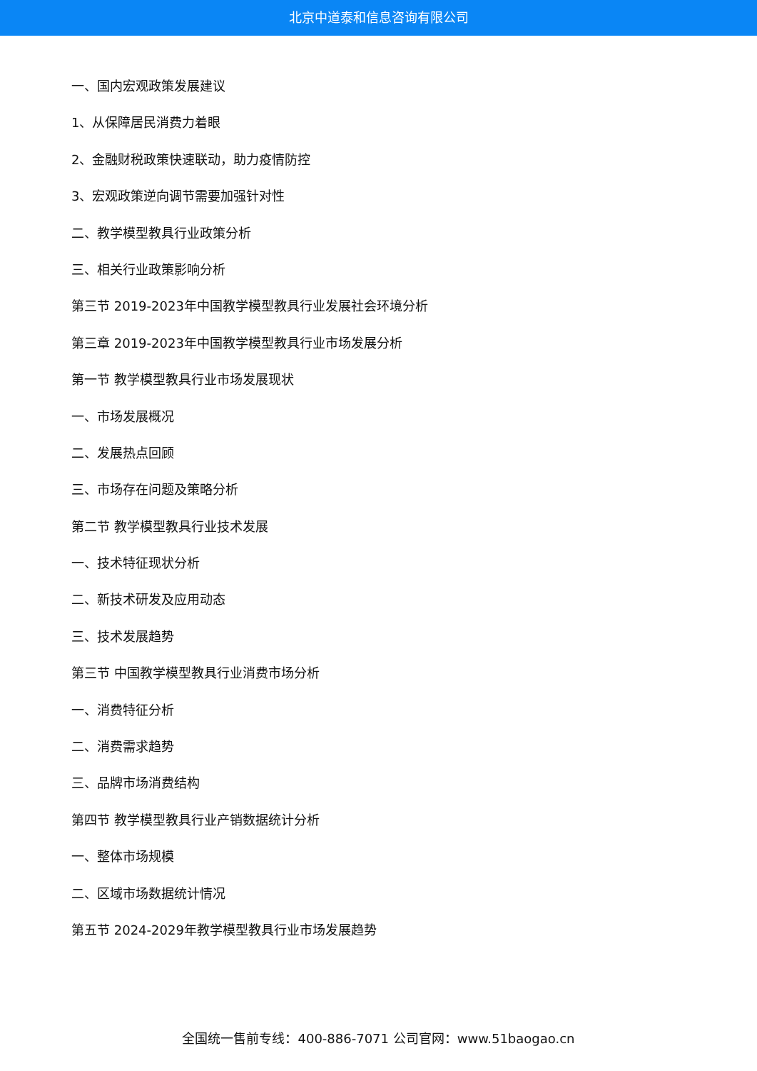北京中道泰和信息咨询有限公司
一、国内宏观政策发展建议
1、从保障居民消费力着眼
2、金融财税政策快速联动，助力疫情防控
3、宏观政策逆向调节需要加强针对性
二、教学模型教具行业政策分析
三、相关行业政策影响分析
第三节 2019-2023年中国教学模型教具行业发展社会环境分析
第三章 2019-2023年中国教学模型教具行业市场发展分析
第一节 教学模型教具行业市场发展现状
一、市场发展概况
二、发展热点回顾
三、市场存在问题及策略分析
第二节 教学模型教具行业技术发展
一、技术特征现状分析
二、新技术研发及应用动态
三、技术发展趋势
第三节 中国教学模型教具行业消费市场分析
一、消费特征分析
二、消费需求趋势
三、品牌市场消费结构
第四节 教学模型教具行业产销数据统计分析
一、整体市场规模
二、区域市场数据统计情况
第五节 2024-2029年教学模型教具行业市场发展趋势
全国统一售前专线：400-886-7071 公司官网：www.51baogao.cn